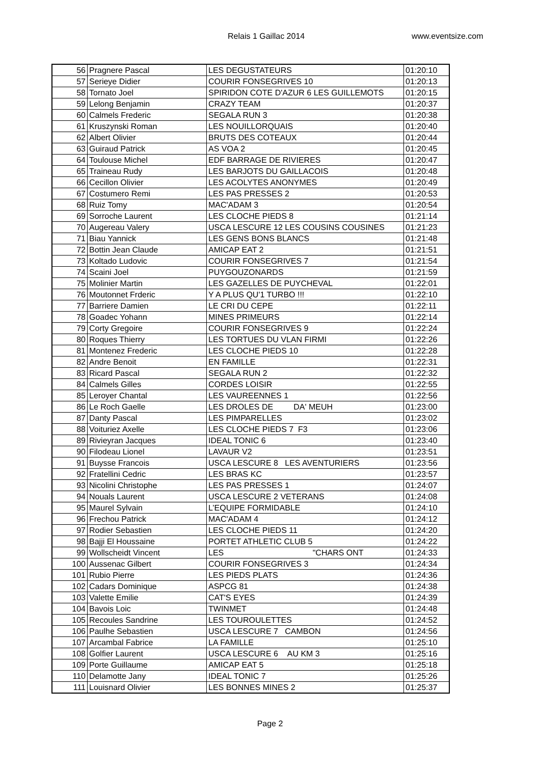Relais 1 Gaillac 2014 www.eventsize.com
| 56 | Pragnere Pascal | LES DEGUSTATEURS | 01:20:10 |
| 57 | Serieye Didier | COURIR FONSEGRIVES 10 | 01:20:13 |
| 58 | Tornato Joel | SPIRIDON COTE D'AZUR 6 LES GUILLEMOTS | 01:20:15 |
| 59 | Lelong Benjamin | CRAZY TEAM | 01:20:37 |
| 60 | Calmels Frederic | SEGALA RUN 3 | 01:20:38 |
| 61 | Kruszynski Roman | LES NOUILLORQUAIS | 01:20:40 |
| 62 | Albert Olivier | BRUTS DES COTEAUX | 01:20:44 |
| 63 | Guiraud Patrick | AS VOA 2 | 01:20:45 |
| 64 | Toulouse Michel | EDF BARRAGE DE RIVIERES | 01:20:47 |
| 65 | Traineau Rudy | LES BARJOTS DU GAILLACOIS | 01:20:48 |
| 66 | Cecillon Olivier | LES ACOLYTES ANONYMES | 01:20:49 |
| 67 | Costumero Remi | LES PAS PRESSES 2 | 01:20:53 |
| 68 | Ruiz Tomy | MAC'ADAM 3 | 01:20:54 |
| 69 | Sorroche Laurent | LES CLOCHE PIEDS 8 | 01:21:14 |
| 70 | Augereau Valery | USCA LESCURE 12 LES COUSINS COUSINES | 01:21:23 |
| 71 | Biau Yannick | LES GENS BONS BLANCS | 01:21:48 |
| 72 | Bottin Jean Claude | AMICAP EAT 2 | 01:21:51 |
| 73 | Koltado Ludovic | COURIR FONSEGRIVES 7 | 01:21:54 |
| 74 | Scaini Joel | PUYGOUZONARDS | 01:21:59 |
| 75 | Molinier Martin | LES GAZELLES DE PUYCHEVAL | 01:22:01 |
| 76 | Moutonnet Frderic | Y A PLUS QU'1 TURBO !!! | 01:22:10 |
| 77 | Barriere Damien | LE CRI DU CEPE | 01:22:11 |
| 78 | Goadec Yohann | MINES PRIMEURS | 01:22:14 |
| 79 | Corty Gregoire | COURIR FONSEGRIVES 9 | 01:22:24 |
| 80 | Roques Thierry | LES TORTUES DU VLAN FIRMI | 01:22:26 |
| 81 | Montenez Frederic | LES CLOCHE PIEDS 10 | 01:22:28 |
| 82 | Andre Benoit | EN FAMILLE | 01:22:31 |
| 83 | Ricard Pascal | SEGALA RUN 2 | 01:22:32 |
| 84 | Calmels Gilles | CORDES LOISIR | 01:22:55 |
| 85 | Leroyer Chantal | LES VAUREENNES 1 | 01:22:56 |
| 86 | Le Roch Gaelle | LES DROLES DE DA' MEUH | 01:23:00 |
| 87 | Danty Pascal | LES PIMPARELLES | 01:23:02 |
| 88 | Voituriez Axelle | LES CLOCHE PIEDS 7 F3 | 01:23:06 |
| 89 | Rivieyran Jacques | IDEAL TONIC 6 | 01:23:40 |
| 90 | Filodeau Lionel | LAVAUR V2 | 01:23:51 |
| 91 | Buysse Francois | USCA LESCURE 8 LES AVENTURIERS | 01:23:56 |
| 92 | Fratellini Cedric | LES BRAS KC | 01:23:57 |
| 93 | Nicolini Christophe | LES PAS PRESSES 1 | 01:24:07 |
| 94 | Nouals Laurent | USCA LESCURE 2 VETERANS | 01:24:08 |
| 95 | Maurel Sylvain | L’EQUIPE FORMIDABLE | 01:24:10 |
| 96 | Frechou Patrick | MAC'ADAM 4 | 01:24:12 |
| 97 | Rodier Sebastien | LES CLOCHE PIEDS 11 | 01:24:20 |
| 98 | Bajji El Houssaine | PORTET ATHLETIC CLUB 5 | 01:24:22 |
| 99 | Wollscheidt Vincent | LES "CHARS ONT | 01:24:33 |
| 100 | Aussenac Gilbert | COURIR FONSEGRIVES 3 | 01:24:34 |
| 101 | Rubio Pierre | LES PIEDS PLATS | 01:24:36 |
| 102 | Cadars Dominique | ASPCG 81 | 01:24:38 |
| 103 | Valette Emilie | CAT'S EYES | 01:24:39 |
| 104 | Bavois Loic | TWINMET | 01:24:48 |
| 105 | Recoules Sandrine | LES TOUROULETTES | 01:24:52 |
| 106 | Paulhe Sebastien | USCA LESCURE 7 CAMBON | 01:24:56 |
| 107 | Arcambal Fabrice | LA FAMILLE | 01:25:10 |
| 108 | Golfier Laurent | USCA LESCURE 6 AU KM 3 | 01:25:16 |
| 109 | Porte Guillaume | AMICAP EAT 5 | 01:25:18 |
| 110 | Delamotte Jany | IDEAL TONIC 7 | 01:25:26 |
| 111 | Louisnard Olivier | LES BONNES MINES 2 | 01:25:37 |
Page 2